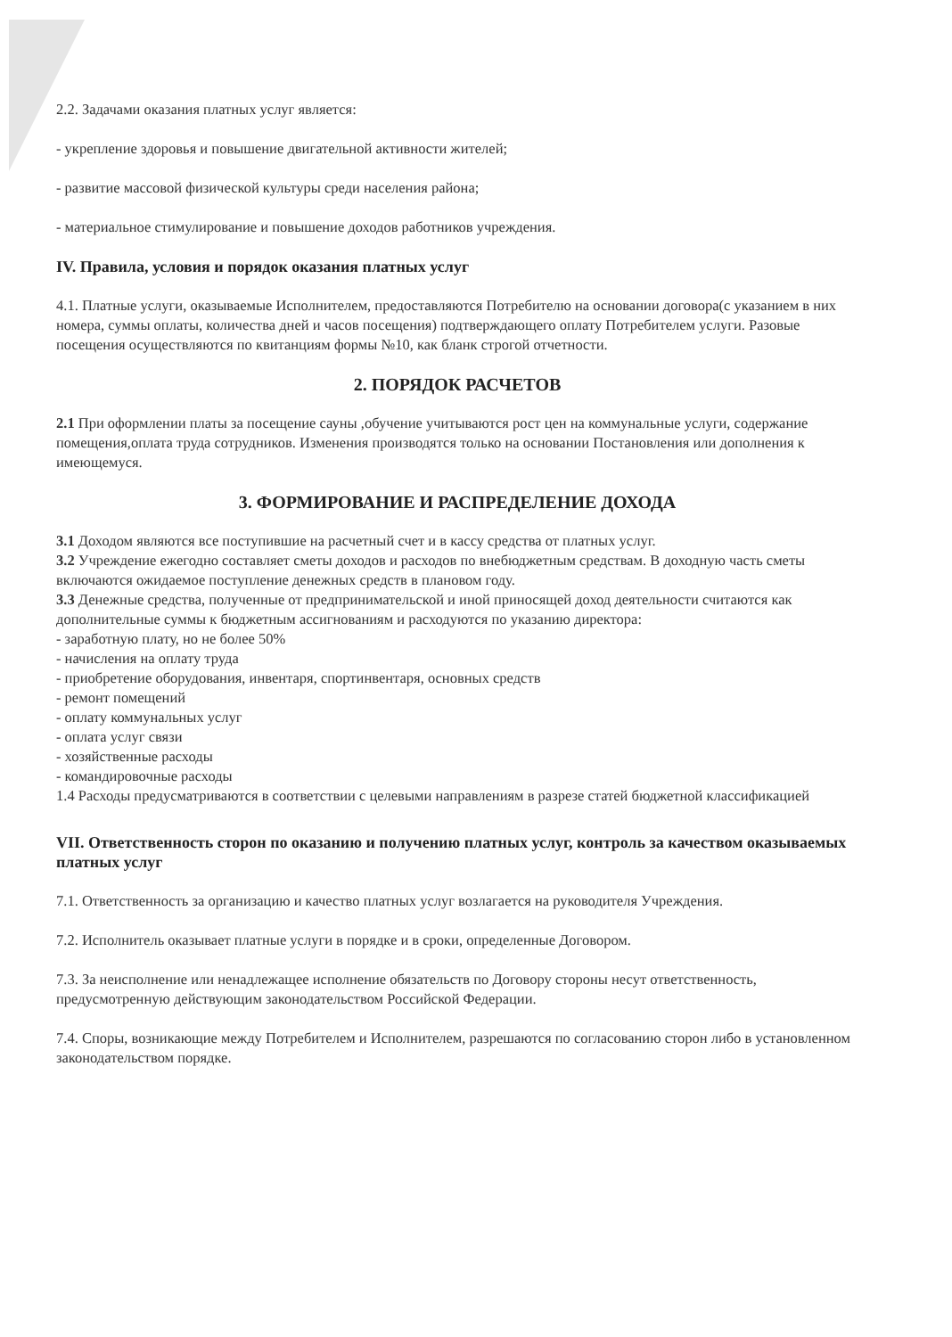2.2. Задачами оказания платных услуг является:
- укрепление здоровья и повышение двигательной активности жителей;
- развитие массовой физической культуры среди населения района;
- материальное стимулирование и повышение доходов работников учреждения.
IV. Правила, условия и порядок оказания платных услуг
4.1. Платные услуги, оказываемые Исполнителем, предоставляются Потребителю на основании договора(с указанием в них номера, суммы оплаты, количества дней и часов посещения) подтверждающего оплату Потребителем услуги. Разовые посещения осуществляются по квитанциям формы №10, как бланк строгой отчетности.
2. ПОРЯДОК РАСЧЕТОВ
2.1 При оформлении платы за посещение сауны ,обучение учитываются рост цен на коммунальные услуги, содержание помещения,оплата труда сотрудников. Изменения производятся только на основании Постановления или дополнения к имеющемуся.
3. ФОРМИРОВАНИЕ И РАСПРЕДЕЛЕНИЕ ДОХОДА
3.1 Доходом являются все поступившие на расчетный счет и в кассу средства от платных услуг.
3.2 Учреждение ежегодно составляет сметы доходов и расходов по внебюджетным средствам. В доходную часть сметы включаются ожидаемое поступление денежных средств в плановом году.
3.3 Денежные средства, полученные от предпринимательской и иной приносящей доход деятельности считаются как дополнительные суммы к бюджетным ассигнованиям и расходуются по указанию директора:
- заработную плату, но не более 50%
- начисления на оплату труда
- приобретение оборудования, инвентаря, спортинвентаря, основных средств
- ремонт помещений
- оплату коммунальных услуг
- оплата услуг связи
- хозяйственные расходы
- командировочные расходы
1.4 Расходы предусматриваются в соответствии с целевыми направлениям в разрезе статей бюджетной классификацией
VII. Ответственность сторон по оказанию и получению платных услуг, контроль за качеством оказываемых платных услуг
7.1. Ответственность за организацию и качество платных услуг возлагается на руководителя Учреждения.
7.2. Исполнитель оказывает платные услуги в порядке и в сроки, определенные Договором.
7.3. За неисполнение или ненадлежащее исполнение обязательств по Договору стороны несут ответственность, предусмотренную действующим законодательством Российской Федерации.
7.4. Споры, возникающие между Потребителем и Исполнителем, разрешаются по согласованию сторон либо в установленном законодательством порядке.